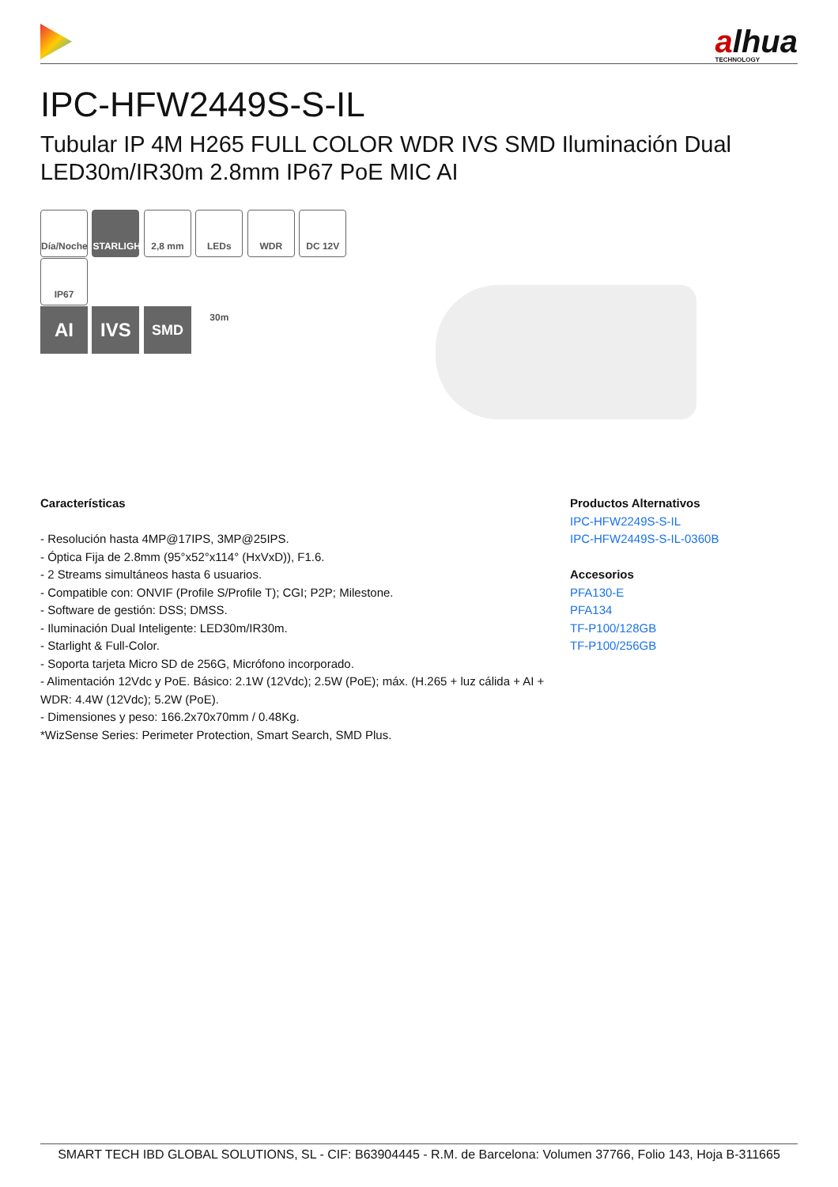alhua
TECHNOLOGY
IPC-HFW2449S-S-IL
Tubular IP 4M H265 FULL COLOR WDR IVS SMD Iluminación Dual LED30m/IR30m 2.8mm IP67 PoE MIC AI
Día/Noche STARLIGHT 2,8 mm LEDs 30m WDR DC 12V IP67
AI IVS SMD
Características
- Resolución hasta 4MP@17IPS, 3MP@25IPS.
- Óptica Fija de 2.8mm (95°x52°x114° (HxVxD)), F1.6.
- 2 Streams simultáneos hasta 6 usuarios.
- Compatible con: ONVIF (Profile S/Profile T); CGI; P2P; Milestone.
- Software de gestión: DSS; DMSS.
- Iluminación Dual Inteligente: LED30m/IR30m.
- Starlight & Full-Color.
- Soporta tarjeta Micro SD de 256G, Micrófono incorporado.
- Alimentación 12Vdc y PoE. Básico: 2.1W (12Vdc); 2.5W (PoE); máx. (H.265 + luz cálida + AI + WDR: 4.4W (12Vdc); 5.2W (PoE).
- Dimensiones y peso: 166.2x70x70mm / 0.48Kg.
*WizSense Series: Perimeter Protection, Smart Search, SMD Plus.
Productos Alternativos
IPC-HFW2249S-S-IL
IPC-HFW2449S-S-IL-0360B
Accesorios
PFA130-E
PFA134
TF-P100/128GB
TF-P100/256GB
SMART TECH IBD GLOBAL SOLUTIONS, SL - CIF: B63904445 - R.M. de Barcelona: Volumen 37766, Folio 143, Hoja B-311665